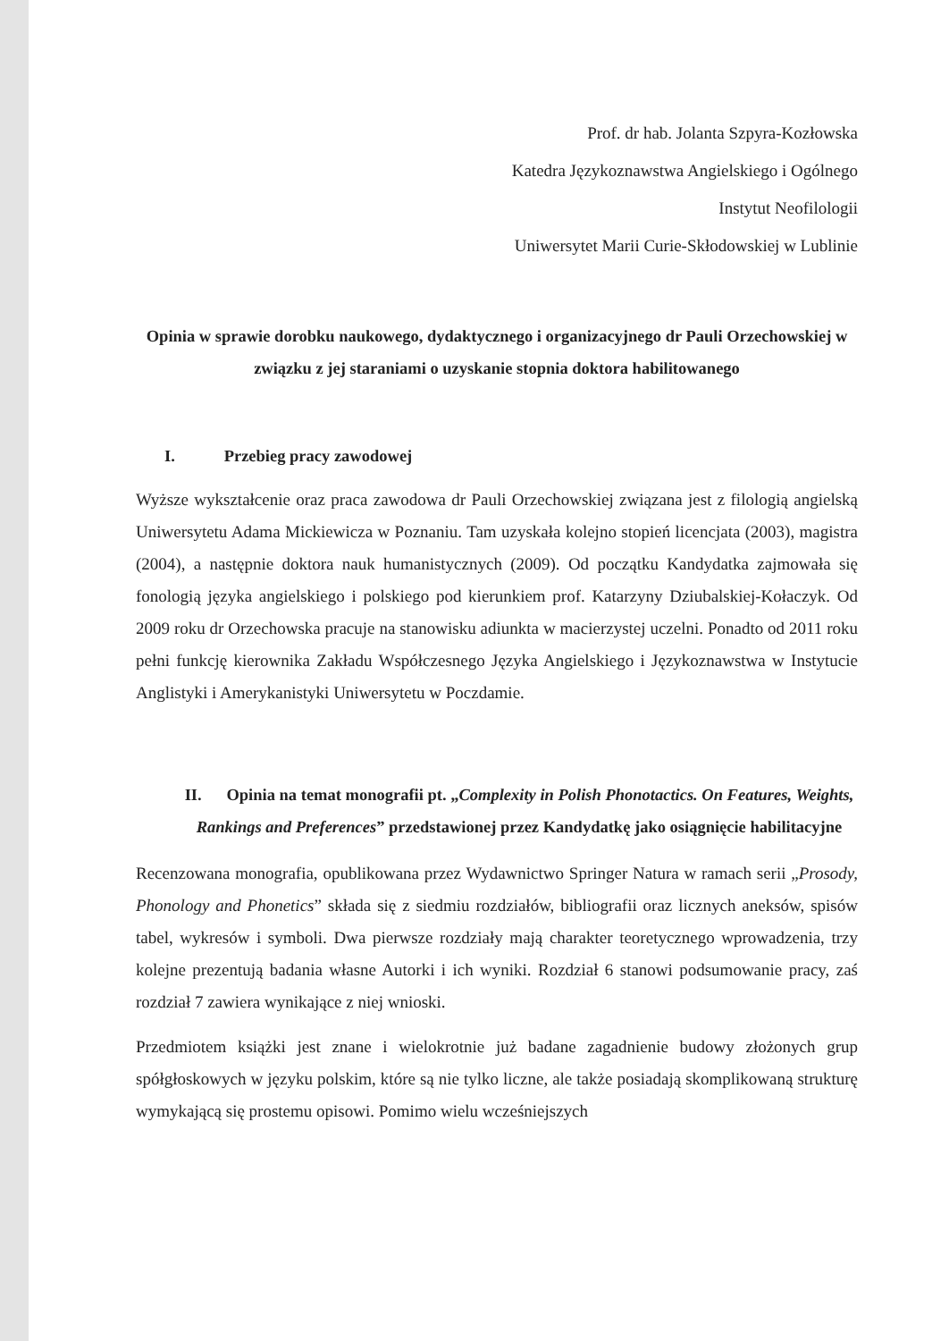Prof. dr hab. Jolanta Szpyra-Kozłowska
Katedra Językoznawstwa Angielskiego i Ogólnego
Instytut Neofilologii
Uniwersytet Marii Curie-Skłodowskiej w Lublinie
Opinia w sprawie dorobku naukowego, dydaktycznego i organizacyjnego dr Pauli Orzechowskiej w związku z jej staraniami o uzyskanie stopnia doktora habilitowanego
I. Przebieg pracy zawodowej
Wyższe wykształcenie oraz praca zawodowa dr Pauli Orzechowskiej związana jest z filologią angielską Uniwersytetu Adama Mickiewicza w Poznaniu. Tam uzyskała kolejno stopień licencjata (2003), magistra (2004), a następnie doktora nauk humanistycznych (2009). Od początku Kandydatka zajmowała się fonologią języka angielskiego i polskiego pod kierunkiem prof. Katarzyny Dziubalskiej-Kołaczyk. Od 2009 roku dr Orzechowska pracuje na stanowisku adiunkta w macierzystej uczelni. Ponadto od 2011 roku pełni funkcję kierownika Zakładu Współczesnego Języka Angielskiego i Językoznawstwa w Instytucie Anglistyki i Amerykanistyki Uniwersytetu w Poczdamie.
II. Opinia na temat monografii pt. „Complexity in Polish Phonotactics. On Features, Weights, Rankings and Preferences” przedstawionej przez Kandydatkę jako osiągnięcie habilitacyjne
Recenzowana monografia, opublikowana przez Wydawnictwo Springer Natura w ramach serii „Prosody, Phonology and Phonetics” składa się z siedmiu rozdziałów, bibliografii oraz licznych aneksów, spisów tabel, wykresów i symboli. Dwa pierwsze rozdziały mają charakter teoretycznego wprowadzenia, trzy kolejne prezentują badania własne Autorki i ich wyniki. Rozdział 6 stanowi podsumowanie pracy, zaś rozdział 7 zawiera wynikające z niej wnioski.
Przedmiotem książki jest znane i wielokrotnie już badane zagadnienie budowy złożonych grup spółgłoskowych w języku polskim, które są nie tylko liczne, ale także posiadają skomplikowaną strukturę wymykającą się prostemu opisowi. Pomimo wielu wcześniejszych